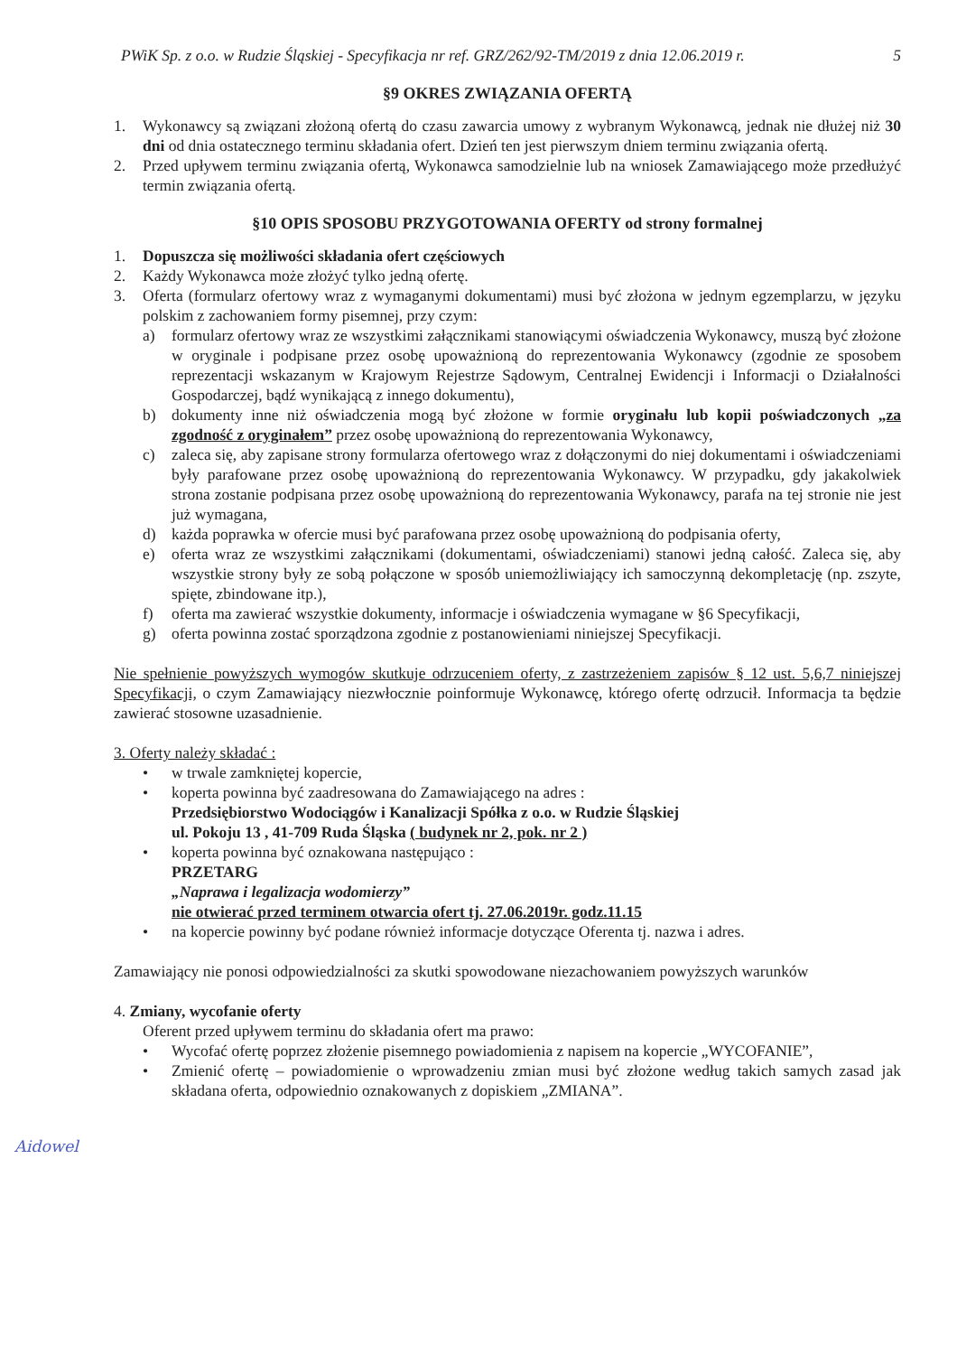PWiK Sp. z o.o. w Rudzie Śląskiej - Specyfikacja nr ref. GRZ/262/92-TM/2019 z dnia 12.06.2019 r. 5
§9 OKRES ZWIĄZANIA OFERTĄ
1. Wykonawcy są związani złożoną ofertą do czasu zawarcia umowy z wybranym Wykonawcą, jednak nie dłużej niż 30 dni od dnia ostatecznego terminu składania ofert. Dzień ten jest pierwszym dniem terminu związania ofertą.
2. Przed upływem terminu związania ofertą, Wykonawca samodzielnie lub na wniosek Zamawiającego może przedłużyć termin związania ofertą.
§10 OPIS SPOSOBU PRZYGOTOWANIA OFERTY od strony formalnej
1. Dopuszcza się możliwości składania ofert częściowych
2. Każdy Wykonawca może złożyć tylko jedną ofertę.
3. Oferta (formularz ofertowy wraz z wymaganymi dokumentami) musi być złożona w jednym egzemplarzu, w języku polskim z zachowaniem formy pisemnej, przy czym:
a) formularz ofertowy wraz ze wszystkimi załącznikami stanowiącymi oświadczenia Wykonawcy, muszą być złożone w oryginale i podpisane przez osobę upoważnioną do reprezentowania Wykonawcy (zgodnie ze sposobem reprezentacji wskazanym w Krajowym Rejestrze Sądowym, Centralnej Ewidencji i Informacji o Działalności Gospodarczej, bądź wynikającą z innego dokumentu),
b) dokumenty inne niż oświadczenia mogą być złożone w formie oryginału lub kopii poświadczonych „za zgodność z oryginałem” przez osobę upoważnioną do reprezentowania Wykonawcy,
c) zaleca się, aby zapisane strony formularza ofertowego wraz z dołączonymi do niej dokumentami i oświadczeniami były parafowane przez osobę upoważnioną do reprezentowania Wykonawcy. W przypadku, gdy jakakolwiek strona zostanie podpisana przez osobę upoważnioną do reprezentowania Wykonawcy, parafa na tej stronie nie jest już wymagana,
d) każda poprawka w ofercie musi być parafowana przez osobę upoważnioną do podpisania oferty,
e) oferta wraz ze wszystkimi załącznikami (dokumentami, oświadczeniami) stanowi jedną całość. Zaleca się, aby wszystkie strony były ze sobą połączone w sposób uniemożliwiający ich samoczynną dekompletację (np. zszyte, spięte, zbindowane itp.),
f) oferta ma zawierać wszystkie dokumenty, informacje i oświadczenia wymagane w §6 Specyfikacji,
g) oferta powinna zostać sporządzona zgodnie z postanowieniami niniejszej Specyfikacji.
Nie spełnienie powyższych wymogów skutkuje odrzuceniem oferty, z zastrzeżeniem zapisów § 12 ust. 5,6,7 niniejszej Specyfikacji, o czym Zamawiający niezwłocznie poinformuje Wykonawcę, którego ofertę odrzucił. Informacja ta będzie zawierać stosowne uzasadnienie.
3. Oferty należy składać :
• w trwale zamkniętej kopercie,
• koperta powinna być zaadresowana do Zamawiającego na adres :
Przedsiębiorstwo Wodociągów i Kanalizacji Spółka z o.o. w Rudzie Śląskiej
ul. Pokoju 13 , 41-709 Ruda Śląska ( budynek nr 2, pok. nr 2 )
• koperta powinna być oznakowana następująco :
PRZETARG
„Naprawa i legalizacja wodomierzy”
nie otwierać przed terminem otwarcia ofert tj. 27.06.2019r. godz.11.15
• na kopercie powinny być podane również informacje dotyczące Oferenta tj. nazwa i adres.
Zamawiający nie ponosi odpowiedzialności za skutki spowodowane niezachowaniem powyższych warunków
4. Zmiany, wycofanie oferty
Oferent przed upływem terminu do składania ofert ma prawo:
• Wycofać ofertę poprzez złożenie pisemnego powiadomienia z napisem na kopercie „WYCOFANIE”,
• Zmienić ofertę – powiadomienie o wprowadzeniu zmian musi być złożone według takich samych zasad jak składana oferta, odpowiednio oznakowanych z dopiskiem „ZMIANA”.
Aidowel